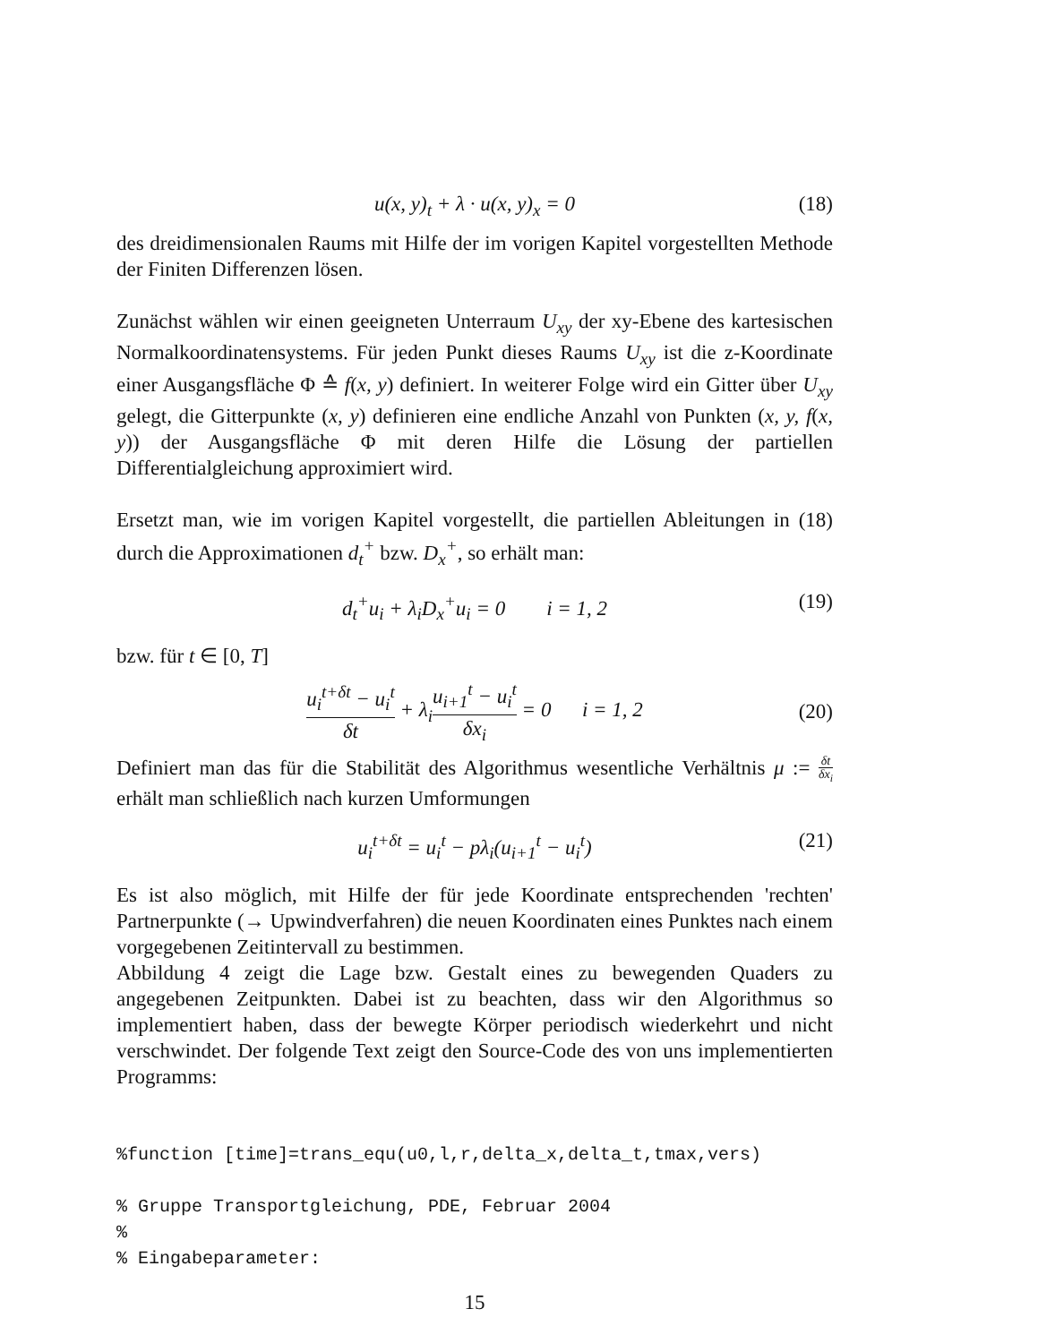u(x, y)<sub>t</sub> + λ · u(x, y)<sub>x</sub> = 0 (18)
des dreidimensionalen Raums mit Hilfe der im vorigen Kapitel vorgestellten Methode der Finiten Differenzen lösen.
Zunächst wählen wir einen geeigneten Unterraum U<sub>xy</sub> der xy-Ebene des kartesischen Normalkoordinatensystems. Für jeden Punkt dieses Raums U<sub>xy</sub> ist die z-Koordinate einer Ausgangsfläche Φ ≙ f(x, y) definiert. In weiterer Folge wird ein Gitter über U<sub>xy</sub> gelegt, die Gitterpunkte (x, y) definieren eine endliche Anzahl von Punkten (x, y, f(x, y)) der Ausgangsfläche Φ mit deren Hilfe die Lösung der partiellen Differentialgleichung approximiert wird.
Ersetzt man, wie im vorigen Kapitel vorgestellt, die partiellen Ableitungen in (18) durch die Approximationen d<sub>t</sub><sup>+</sup> bzw. D<sub>x</sub><sup>+</sup>, so erhält man:
d<sub>t</sub><sup>+</sup>u<sub>i</sub> + λ<sub>i</sub>D<sub>x</sub><sup>+</sup>u<sub>i</sub> = 0 i = 1, 2 (19)
bzw. für t ∈ [0, T]
u<sub>i</sub><sup>t+δt</sup> − u<sub>i</sub><sup>t</sup> δt + λ<sub>i</sub>u<sub>i+1</sub><sup>t</sup> − u<sub>i</sub><sup>t</sup> δx<sub>i</sub> = 0 i = 1, 2 (20)
Definiert man das für die Stabilität des Algorithmus wesentliche Verhältnis μ := δt δx<sub>i</sub> erhält man schließlich nach kurzen Umformungen
u<sub>i</sub><sup>t+δt</sup> = u<sub>i</sub><sup>t</sup> − pλ<sub>i</sub>(u<sub>i+1</sub><sup>t</sup> − u<sub>i</sub><sup>t</sup>) (21)
Es ist also möglich, mit Hilfe der für jede Koordinate entsprechenden 'rechten' Partnerpunkte (→ Upwindverfahren) die neuen Koordinaten eines Punktes nach einem vorgegebenen Zeitintervall zu bestimmen.
Abbildung 4 zeigt die Lage bzw. Gestalt eines zu bewegenden Quaders zu angegebenen Zeitpunkten. Dabei ist zu beachten, dass wir den Algorithmus so implementiert haben, dass der bewegte Körper periodisch wiederkehrt und nicht verschwindet. Der folgende Text zeigt den Source-Code des von uns implementierten Programms:
%function [time]=trans_equ(u0,l,r,delta_x,delta_t,tmax,vers)

% Gruppe Transportgleichung, PDE, Februar 2004
%
% Eingabeparameter:
15